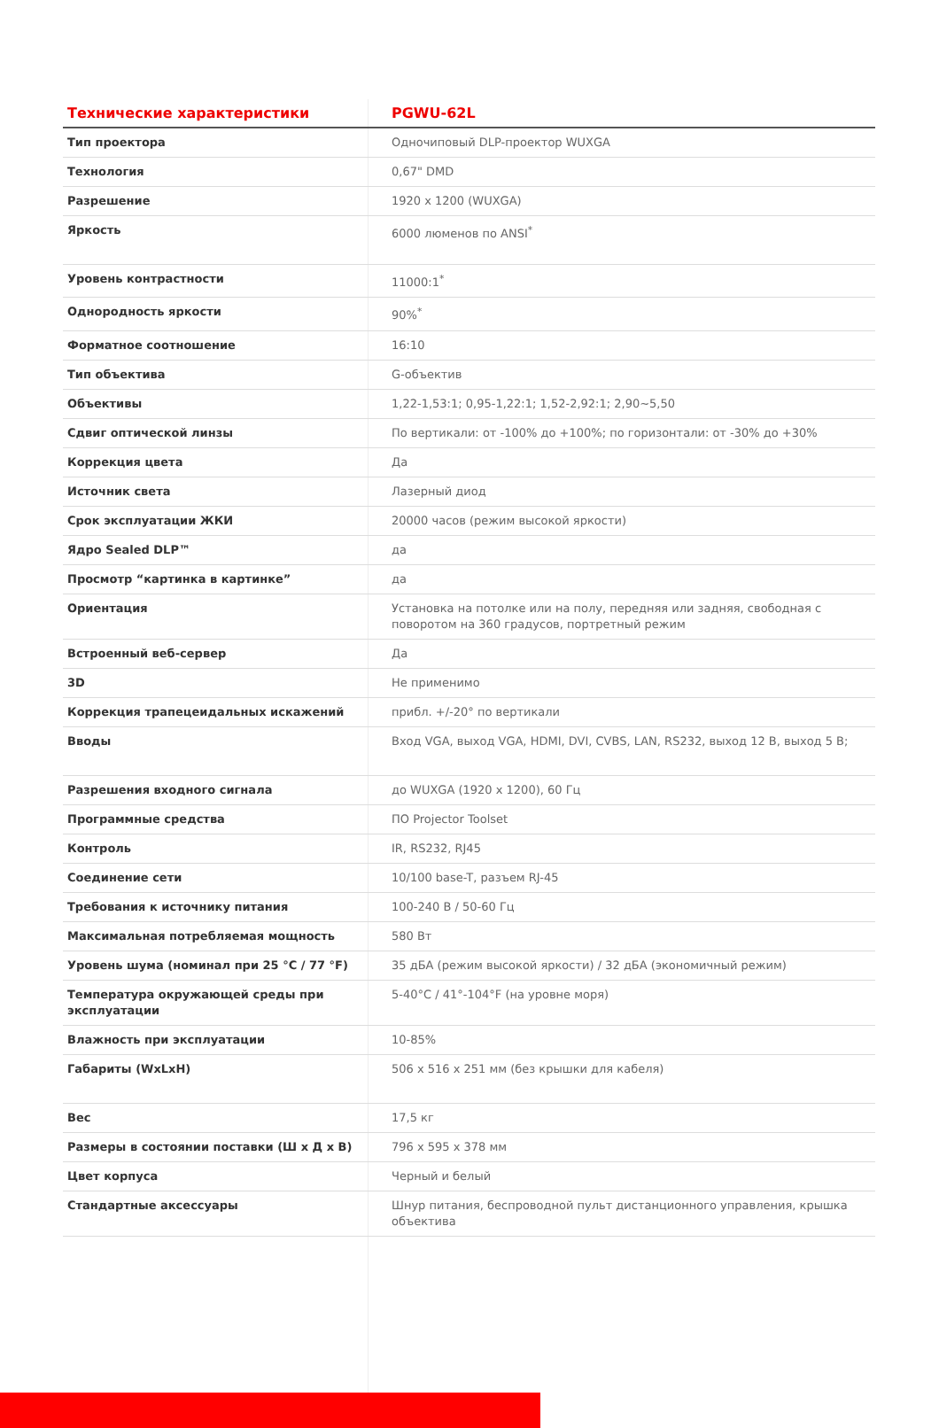| Технические характеристики | PGWU-62L |
| --- | --- |
| Тип проектора | Одночиповый DLP-проектор WUXGA |
| Технология | 0,67" DMD |
| Разрешение | 1920 x 1200 (WUXGA) |
| Яркость | 6000 люменов по ANSI<sup>*</sup> |
| Уровень контрастности | 11000:1<sup>*</sup> |
| Однородность яркости | 90%<sup>*</sup> |
| Форматное соотношение | 16:10 |
| Тип объектива | G-объектив |
| Объективы | 1,22-1,53:1; 0,95-1,22:1; 1,52-2,92:1; 2,90~5,50 |
| Сдвиг оптической линзы | По вертикали: от -100% до +100%; по горизонтали: от -30% до +30% |
| Коррекция цвета | Да |
| Источник света | Лазерный диод |
| Срок эксплуатации ЖКИ | 20000 часов (режим высокой яркости) |
| Ядро Sealed DLP™ | да |
| Просмотр “картинка в картинке” | да |
| Ориентация | Установка на потолке или на полу, передняя или задняя, свободная с поворотом на 360 градусов, портретный режим |
| Встроенный веб-сервер | Да |
| 3D | Не применимо |
| Коррекция трапецеидальных искажений | прибл. +/-20° по вертикали |
| Вводы | Вход VGA, выход VGA, HDMI, DVI, CVBS, LAN, RS232, выход 12 В, выход 5 В; |
| Разрешения входного сигнала | до WUXGA (1920 x 1200), 60 Гц |
| Программные средства | ПО Projector Toolset |
| Контроль | IR, RS232, RJ45 |
| Соединение сети | 10/100 base-T, разъем RJ-45 |
| Требования к источнику питания | 100-240 В / 50-60 Гц |
| Максимальная потребляемая мощность | 580 Вт |
| Уровень шума (номинал при 25 °C / 77 °F) | 35 дБА (режим высокой яркости) / 32 дБА (экономичный режим) |
| Температура окружающей среды при эксплуатации | 5-40°C / 41°-104°F (на уровне моря) |
| Влажность при эксплуатации | 10-85% |
| Габариты (WxLxH) | 506 x 516 x 251 мм (без крышки для кабеля) |
| Вес | 17,5 кг |
| Размеры в состоянии поставки (Ш x Д x В) | 796 x 595 x 378 мм |
| Цвет корпуса | Черный и белый |
| Стандартные аксессуары | Шнур питания, беспроводной пульт дистанционного управления, крышка объектива |